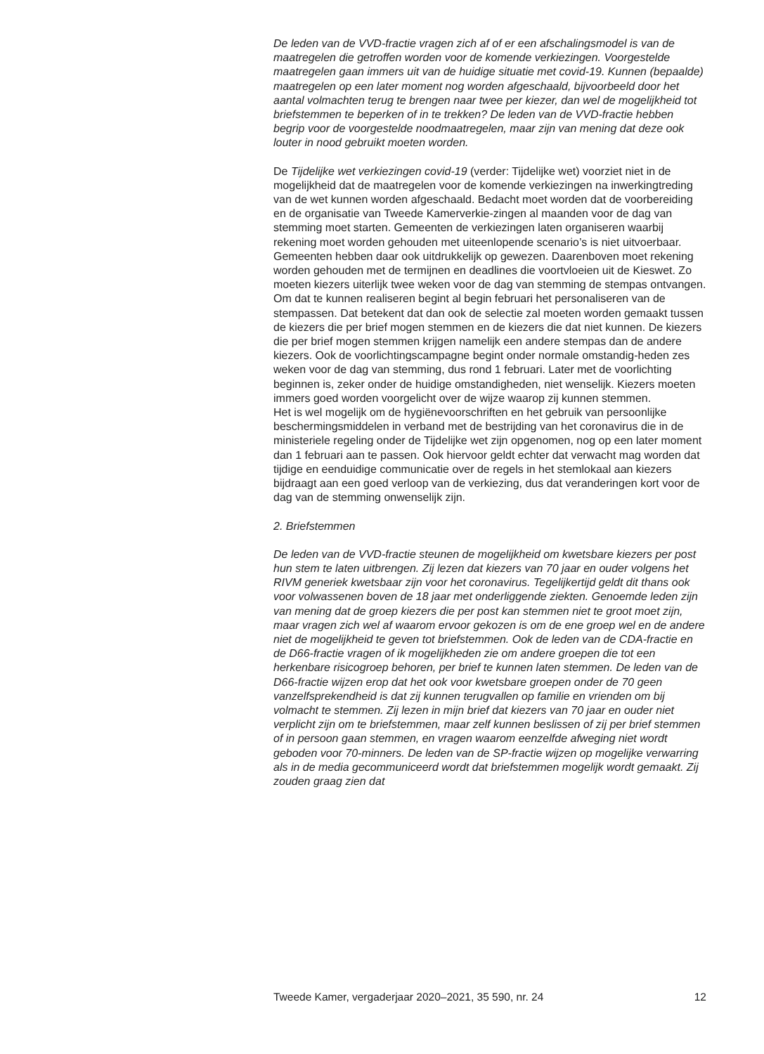De leden van de VVD-fractie vragen zich af of er een afschalingsmodel is van de maatregelen die getroffen worden voor de komende verkiezingen. Voorgestelde maatregelen gaan immers uit van de huidige situatie met covid-19. Kunnen (bepaalde) maatregelen op een later moment nog worden afgeschaald, bijvoorbeeld door het aantal volmachten terug te brengen naar twee per kiezer, dan wel de mogelijkheid tot briefstemmen te beperken of in te trekken? De leden van de VVD-fractie hebben begrip voor de voorgestelde noodmaatregelen, maar zijn van mening dat deze ook louter in nood gebruikt moeten worden.
De Tijdelijke wet verkiezingen covid-19 (verder: Tijdelijke wet) voorziet niet in de mogelijkheid dat de maatregelen voor de komende verkiezingen na inwerkingtreding van de wet kunnen worden afgeschaald. Bedacht moet worden dat de voorbereiding en de organisatie van Tweede Kamerverkie-zingen al maanden voor de dag van stemming moet starten. Gemeenten de verkiezingen laten organiseren waarbij rekening moet worden gehouden met uiteenlopende scenario’s is niet uitvoerbaar. Gemeenten hebben daar ook uitdrukkelijk op gewezen. Daarenboven moet rekening worden gehouden met de termijnen en deadlines die voortvloeien uit de Kieswet. Zo moeten kiezers uiterlijk twee weken voor de dag van stemming de stempas ontvangen. Om dat te kunnen realiseren begint al begin februari het personaliseren van de stempassen. Dat betekent dat dan ook de selectie zal moeten worden gemaakt tussen de kiezers die per brief mogen stemmen en de kiezers die dat niet kunnen. De kiezers die per brief mogen stemmen krijgen namelijk een andere stempas dan de andere kiezers. Ook de voorlichtingscampagne begint onder normale omstandig-heden zes weken voor de dag van stemming, dus rond 1 februari. Later met de voorlichting beginnen is, zeker onder de huidige omstandigheden, niet wenselijk. Kiezers moeten immers goed worden voorgelicht over de wijze waarop zij kunnen stemmen.
Het is wel mogelijk om de hygiënevoorschriften en het gebruik van persoonlijke beschermingsmiddelen in verband met de bestrijding van het coronavirus die in de ministeriele regeling onder de Tijdelijke wet zijn opgenomen, nog op een later moment dan 1 februari aan te passen. Ook hiervoor geldt echter dat verwacht mag worden dat tijdige en eenduidige communicatie over de regels in het stemlokaal aan kiezers bijdraagt aan een goed verloop van de verkiezing, dus dat veranderingen kort voor de dag van de stemming onwenselijk zijn.
2. Briefstemmen
De leden van de VVD-fractie steunen de mogelijkheid om kwetsbare kiezers per post hun stem te laten uitbrengen. Zij lezen dat kiezers van 70 jaar en ouder volgens het RIVM generiek kwetsbaar zijn voor het coronavirus. Tegelijkertijd geldt dit thans ook voor volwassenen boven de 18 jaar met onderliggende ziekten. Genoemde leden zijn van mening dat de groep kiezers die per post kan stemmen niet te groot moet zijn, maar vragen zich wel af waarom ervoor gekozen is om de ene groep wel en de andere niet de mogelijkheid te geven tot briefstemmen. Ook de leden van de CDA-fractie en de D66-fractie vragen of ik mogelijkheden zie om andere groepen die tot een herkenbare risicogroep behoren, per brief te kunnen laten stemmen. De leden van de D66-fractie wijzen erop dat het ook voor kwetsbare groepen onder de 70 geen vanzelfsprekendheid is dat zij kunnen terugvallen op familie en vrienden om bij volmacht te stemmen. Zij lezen in mijn brief dat kiezers van 70 jaar en ouder niet verplicht zijn om te briefstemmen, maar zelf kunnen beslissen of zij per brief stemmen of in persoon gaan stemmen, en vragen waarom eenzelfde afweging niet wordt geboden voor 70-minners. De leden van de SP-fractie wijzen op mogelijke verwarring als in de media gecommuniceerd wordt dat briefstemmen mogelijk wordt gemaakt. Zij zouden graag zien dat
Tweede Kamer, vergaderjaar 2020–2021, 35 590, nr. 24 12